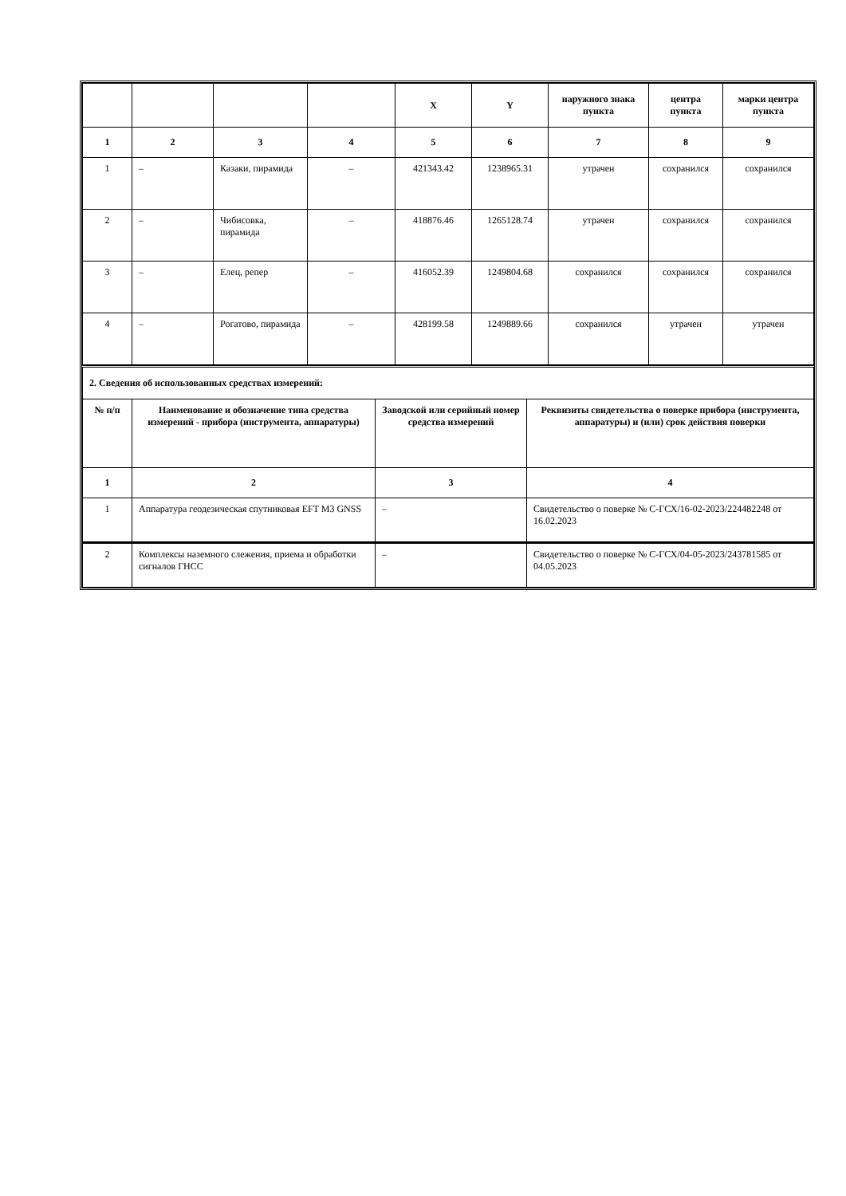| | | | | X | Y | наружного знака пункта | центра пункта | марки центра пункта |
| --- | --- | --- | --- | --- | --- | --- | --- | --- |
| 1 | 2 | 3 | 4 | 5 | 6 | 7 | 8 | 9 |
| 1 | – | Казаки, пирамида | – | 421343.42 | 1238965.31 | утрачен | сохранился | сохранился |
| 2 | – | Чибисовка, пирамида | – | 418876.46 | 1265128.74 | утрачен | сохранился | сохранился |
| 3 | – | Елец, репер | – | 416052.39 | 1249804.68 | сохранился | сохранился | сохранился |
| 4 | – | Рогатово, пирамида | – | 428199.58 | 1249889.66 | сохранился | утрачен | утрачен |
| 2. Сведения об использованных средствах измерений: | | | |
| № п/п | Наименование и обозначение типа средства измерений - прибора (инструмента, аппаратуры) | Заводской или серийный номер средства измерений | Реквизиты свидетельства о поверке прибора (инструмента, аппаратуры) и (или) срок действия поверки |
| 1 | 2 | 3 | 4 |
| 1 | Аппаратура геодезическая спутниковая EFT M3 GNSS | – | Свидетельство о поверке № С-ГСХ/16-02-2023/224482248 от 16.02.2023 |
| 2 | Комплексы наземного слежения, приема и обработки сигналов ГНСС | – | Свидетельство о поверке № С-ГСХ/04-05-2023/243781585 от 04.05.2023 |